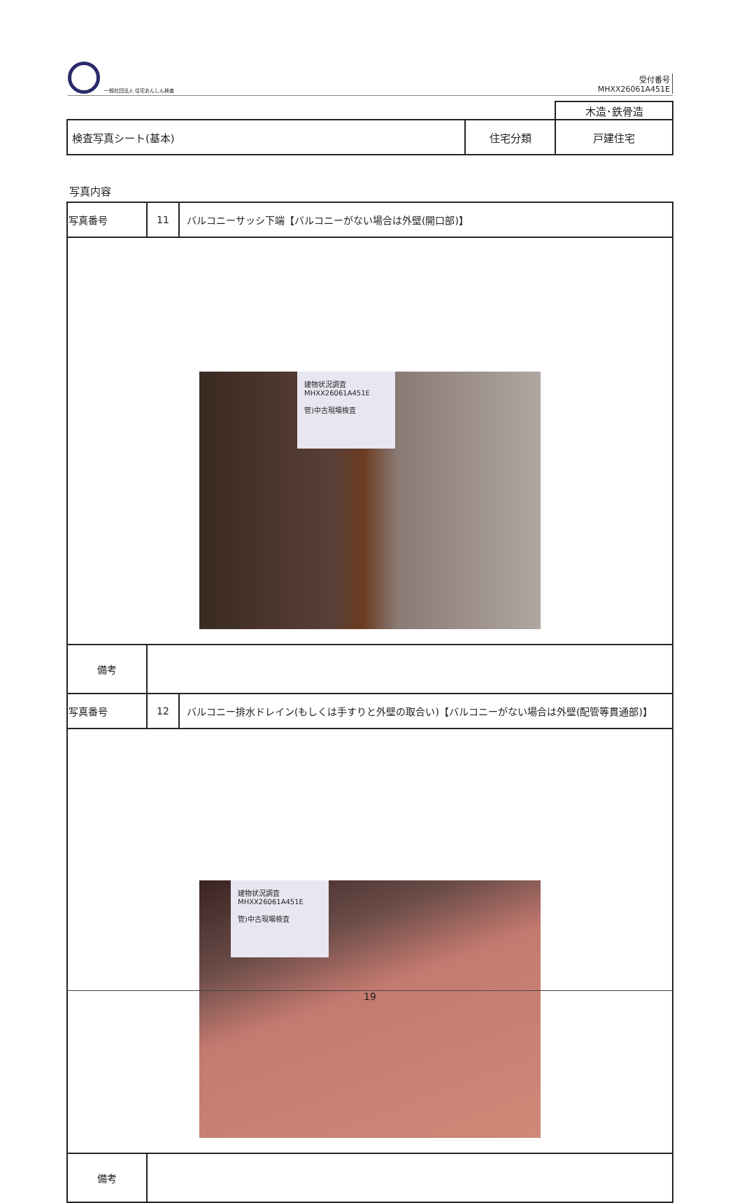一般社団法人 住宅あんしん検査
受付番号
MHXX26061A451E
| | | 木造･鉄骨造 |
| 検査写真シート(基本) | 住宅分類 | 戸建住宅 |
写真内容
| 写真番号 | 11 | バルコニーサッシ下端【バルコニーがない場合は外壁(開口部)】 |
| 建物状況調査 MHXX26061A451E 管)中古現場検査 | | |
| 備考 | | |
| 写真番号 | 12 | バルコニー排水ドレイン(もしくは手すりと外壁の取合い)【バルコニーがない場合は外壁(配管等貫通部)】 |
| 建物状況調査 MHXX26061A451E 管)中古現場検査 | | |
| 備考 | | |
19